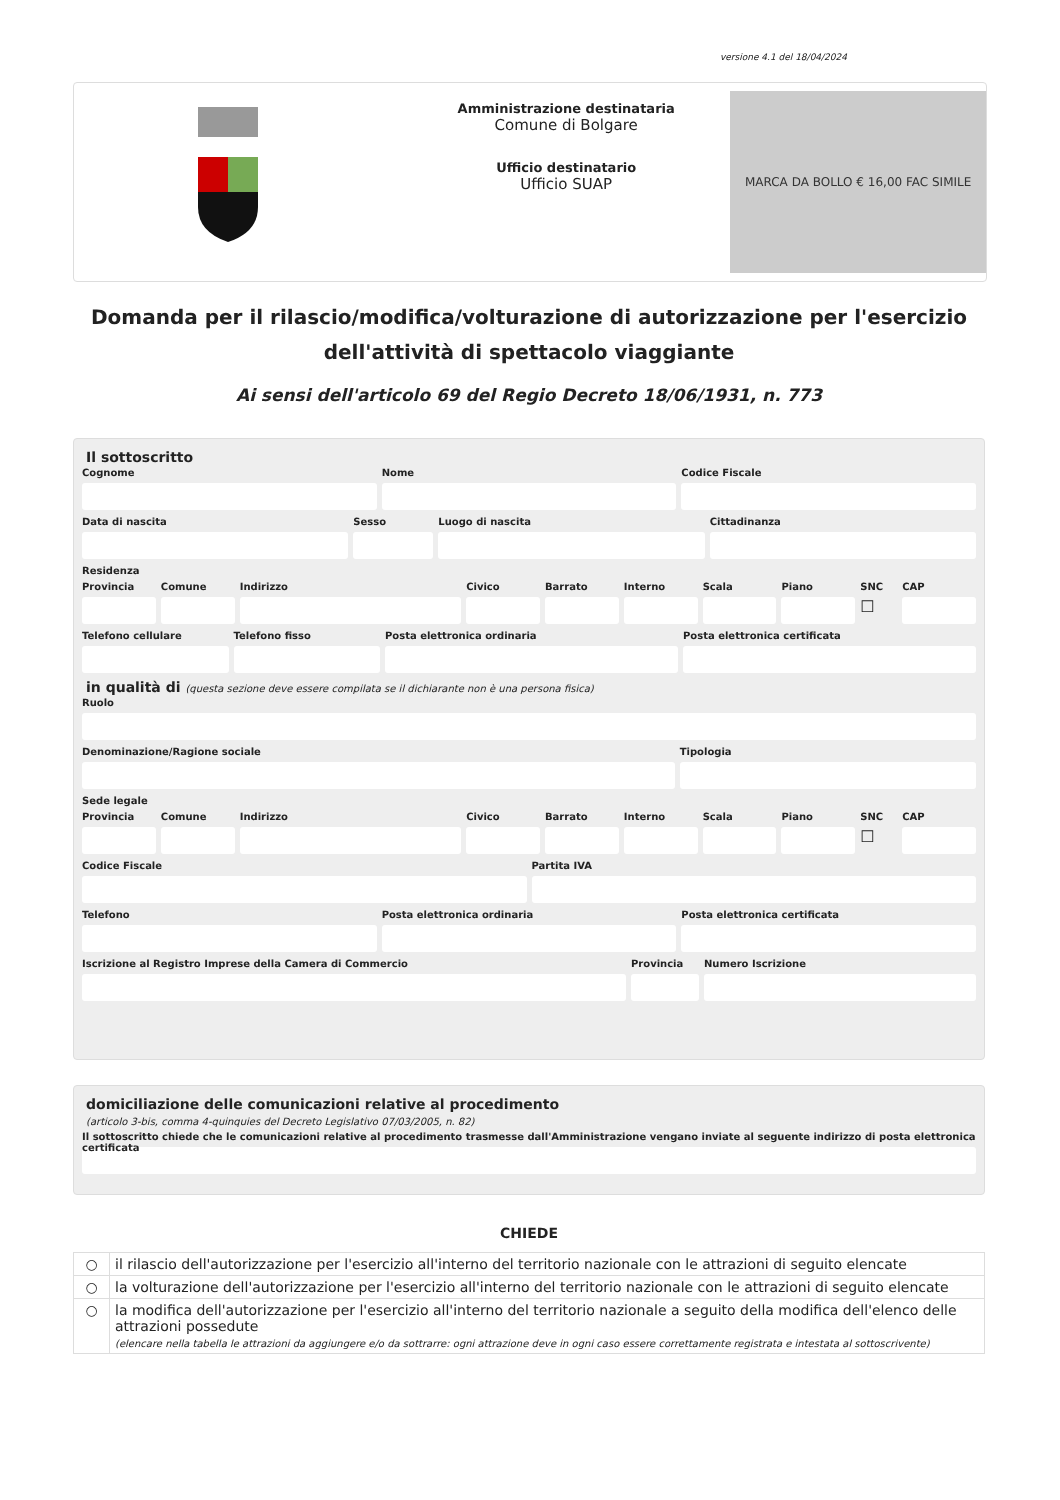versione 4.1 del 18/04/2024
Amministrazione destinataria
Comune di Bolgare
Ufficio destinatario
Ufficio SUAP
MARCA DA BOLLO € 16,00 FAC SIMILE
Domanda per il rilascio/modifica/volturazione di autorizzazione per l'esercizio dell'attività di spettacolo viaggiante
Ai sensi dell'articolo 69 del Regio Decreto 18/06/1931, n. 773
Il sottoscritto
Cognome Nome Codice Fiscale
Data di nascita Sesso Luogo di nascita Cittadinanza
Residenza
Provincia Comune Indirizzo Civico Barrato Interno Scala Piano SNC
☐
CAP
Telefono cellulare Telefono fisso Posta elettronica ordinaria Posta elettronica certificata
in qualità di (questa sezione deve essere compilata se il dichiarante non è una persona fisica)
Ruolo
Denominazione/Ragione sociale Tipologia
Sede legale
Provincia Comune Indirizzo Civico Barrato Interno Scala Piano SNC
☐
CAP
Codice Fiscale Partita IVA
Telefono Posta elettronica ordinaria Posta elettronica certificata
Iscrizione al Registro Imprese della Camera di Commercio
Provincia Numero Iscrizione
domiciliazione delle comunicazioni relative al procedimento
(articolo 3-bis, comma 4-quinquies del Decreto Legislativo 07/03/2005, n. 82)
Il sottoscritto chiede che le comunicazioni relative al procedimento trasmesse dall'Amministrazione vengano inviate al seguente indirizzo di posta elettronica certificata
CHIEDE
| ○ | il rilascio dell'autorizzazione per l'esercizio all'interno del territorio nazionale con le attrazioni di seguito elencate |
| ○ | la volturazione dell'autorizzazione per l'esercizio all'interno del territorio nazionale con le attrazioni di seguito elencate |
| ○ | la modifica dell'autorizzazione per l'esercizio all'interno del territorio nazionale a seguito della modifica dell'elenco delle attrazioni possedute (elencare nella tabella le attrazioni da aggiungere e/o da sottrarre: ogni attrazione deve in ogni caso essere correttamente registrata e intestata al sottoscrivente) |